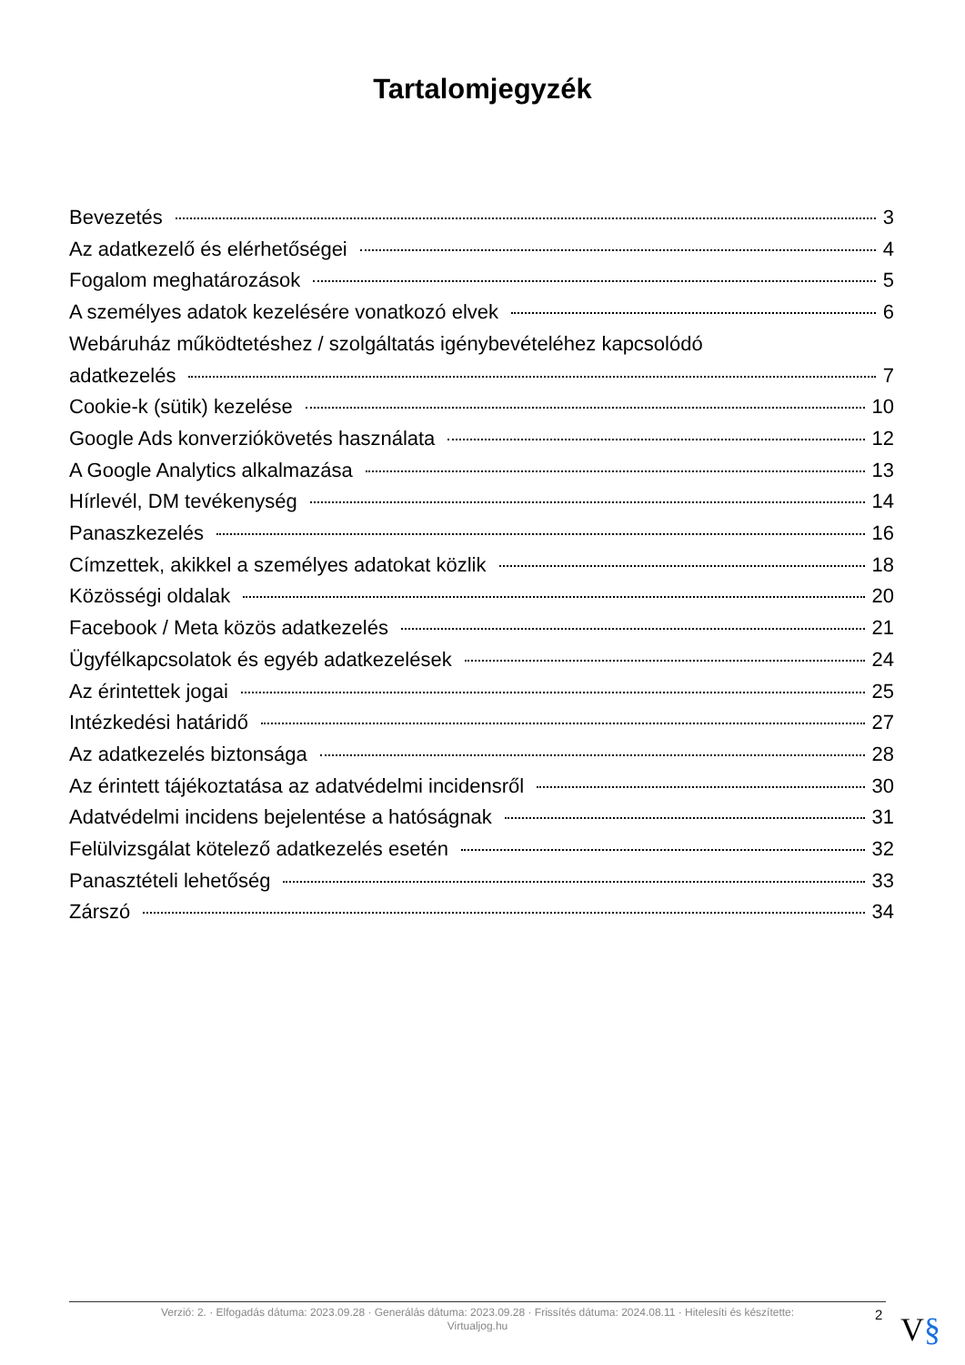Tartalomjegyzék
Bevezetés 3
Az adatkezelő és elérhetőségei 4
Fogalom meghatározások 5
A személyes adatok kezelésére vonatkozó elvek 6
Webáruház működtetéshez / szolgáltatás igénybevételéhez kapcsolódó
adatkezelés 7
Cookie-k (sütik) kezelése 10
Google Ads konverziókövetés használata 12
A Google Analytics alkalmazása 13
Hírlevél, DM tevékenység 14
Panaszkezelés 16
Címzettek, akikkel a személyes adatokat közlik 18
Közösségi oldalak 20
Facebook / Meta közös adatkezelés 21
Ügyfélkapcsolatok és egyéb adatkezelések 24
Az érintettek jogai 25
Intézkedési határidő 27
Az adatkezelés biztonsága 28
Az érintett tájékoztatása az adatvédelmi incidensről 30
Adatvédelmi incidens bejelentése a hatóságnak 31
Felülvizsgálat kötelező adatkezelés esetén 32
Panasztételi lehetőség 33
Zárszó 34
Verzió: 2. · Elfogadás dátuma: 2023.09.28 · Generálás dátuma: 2023.09.28 · Frissítés dátuma: 2024.08.11 · Hitelesíti és készítette:
Virtualjog.hu
2 V§